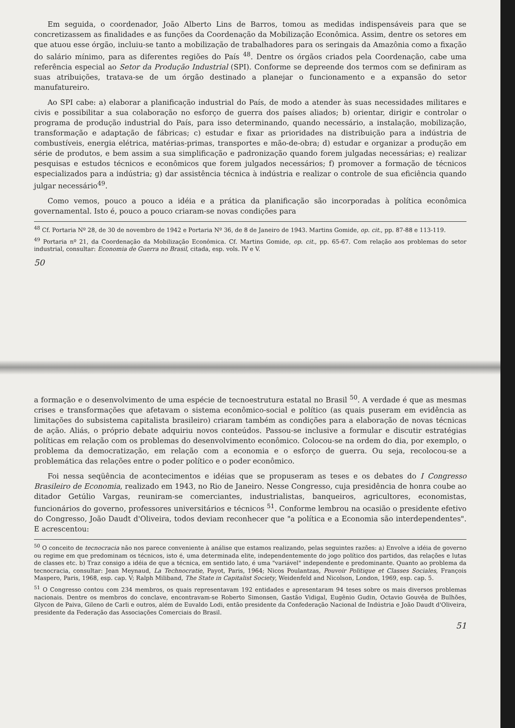Em seguida, o coordenador, João Alberto Lins de Barros, tomou as medidas indispensáveis para que se concretizassem as finalidades e as funções da Coordenação da Mobilização Econômica. Assim, dentre os setores em que atuou esse órgão, incluiu-se tanto a mobilização de trabalhadores para os seringais da Amazônia como a fixação do salário mínimo, para as diferentes regiões do País <sup>48</sup>. Dentre os órgãos criados pela Coordenação, cabe uma referência especial ao Setor da Produção Industrial (SPI). Conforme se depreende dos termos com se definiram as suas atribuições, tratava-se de um órgão destinado a planejar o funcionamento e a expansão do setor manufatureiro.
Ao SPI cabe: a) elaborar a planificação industrial do País, de modo a atender às suas necessidades militares e civis e possibilitar a sua colaboração no esforço de guerra dos países aliados; b) orientar, dirigir e controlar o programa de produção industrial do País, para isso determinando, quando necessário, a instalação, mobilização, transformação e adaptação de fábricas; c) estudar e fixar as prioridades na distribuição para a indústria de combustíveis, energia elétrica, matérias-primas, transportes e mão-de-obra; d) estudar e organizar a produção em série de produtos, e bem assim a sua simplificação e padronização quando forem julgadas necessárias; e) realizar pesquisas e estudos técnicos e econômicos que forem julgados necessários; f) promover a formação de técnicos especializados para a indústria; g) dar assistência técnica à indústria e realizar o controle de sua eficiência quando julgar necessário<sup>49</sup>.
Como vemos, pouco a pouco a idéia e a prática da planificação são incorporadas à política econômica governamental. Isto é, pouco a pouco criaram-se novas condições para
<sup>48</sup> Cf. Portaria Nº 28, de 30 de novembro de 1942 e Portaria Nº 36, de 8 de Janeiro de 1943. Martins Gomide, op. cit., pp. 87-88 e 113-119.
<sup>49</sup> Portaria nº 21, da Coordenação da Mobilização Econômica. Cf. Martins Gomide, op. cit., pp. 65-67. Com relação aos problemas do setor industrial, consultar: Economia de Guerra no Brasil, citada, esp. vols. IV e V.
50
a formação e o desenvolvimento de uma espécie de tecnoestrutura estatal no Brasil <sup>50</sup>. A verdade é que as mesmas crises e transformações que afetavam o sistema econômico-social e político (as quais puseram em evidência as limitações do subsistema capitalista brasileiro) criaram também as condições para a elaboração de novas técnicas de ação. Aliás, o próprio debate adquiriu novos conteúdos. Passou-se inclusive a formular e discutir estratégias políticas em relação com os problemas do desenvolvimento econômico. Colocou-se na ordem do dia, por exemplo, o problema da democratização, em relação com a economia e o esforço de guerra. Ou seja, recolocou-se a problemática das relações entre o poder político e o poder econômico.
Foi nessa seqüência de acontecimentos e idéias que se propuseram as teses e os debates do I Congresso Brasileiro de Economia, realizado em 1943, no Rio de Janeiro. Nesse Congresso, cuja presidência de honra coube ao ditador Getúlio Vargas, reuniram-se comerciantes, industrialistas, banqueiros, agricultores, economistas, funcionários do governo, professores universitários e técnicos <sup>51</sup>. Conforme lembrou na ocasião o presidente efetivo do Congresso, João Daudt d'Oliveira, todos deviam reconhecer que "a política e a Economia são interdependentes". E acrescentou:
<sup>50</sup> O conceito de tecnocracia não nos parece conveniente à análise que estamos realizando, pelas seguintes razões: a) Envolve a idéia de governo ou regime em que predominam os técnicos, isto é, uma determinada elite, independentemente do jogo político dos partidos, das relações e lutas de classes etc. b) Traz consigo a idéia de que a técnica, em sentido lato, é uma "variável" independente e predominante. Quanto ao problema da tecnocracia, consultar: Jean Meynaud, La Technocratie, Payot, Paris, 1964; Nicos Poulantzas, Pouvoir Politique et Classes Sociales, François Maspero, Paris, 1968, esp. cap. V; Ralph Miliband, The State in Capitalist Society, Weidenfeld and Nicolson, London, 1969, esp. cap. 5.
<sup>51</sup> O Congresso contou com 234 membros, os quais representavam 192 entidades e apresentaram 94 teses sobre os mais diversos problemas nacionais. Dentre os membros do conclave, encontravam-se Roberto Simonsen, Gastão Vidigal, Eugênio Gudin, Octavio Gouvêa de Bulhões, Glycon de Paiva, Gileno de Carli e outros, além de Euvaldo Lodi, então presidente da Confederação Nacional de Indústria e João Daudt d'Oliveira, presidente da Federação das Associações Comerciais do Brasil.
51